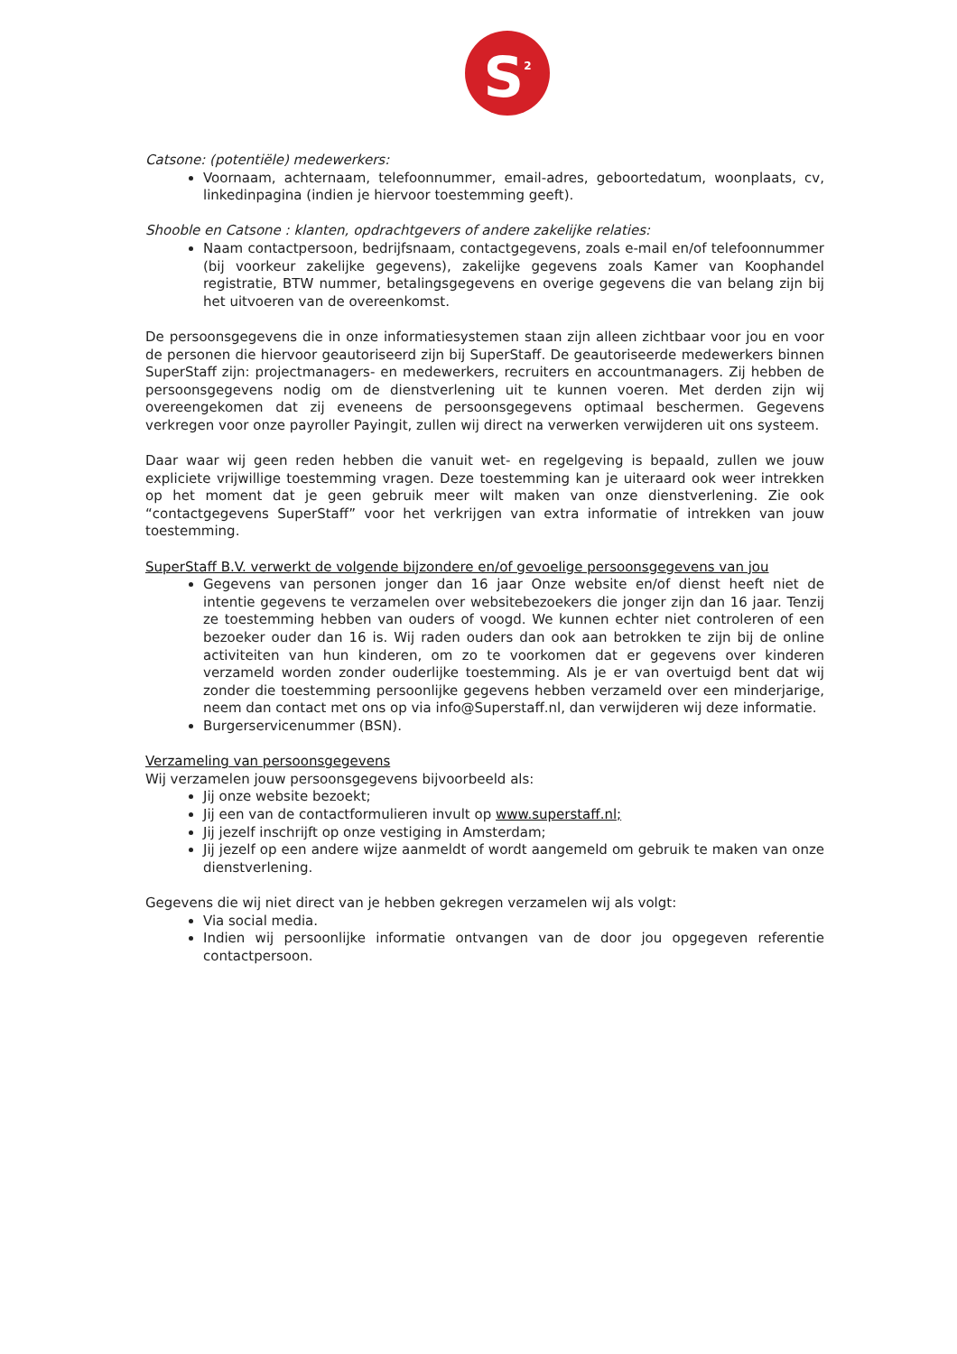S<sup>2</sup>
Catsone: (potentiële) medewerkers:
Voornaam, achternaam, telefoonnummer, email-adres, geboortedatum, woonplaats, cv, linkedinpagina (indien je hiervoor toestemming geeft).
Shooble en Catsone : klanten, opdrachtgevers of andere zakelijke relaties:
Naam contactpersoon, bedrijfsnaam, contactgegevens, zoals e-mail en/of telefoonnummer (bij voorkeur zakelijke gegevens), zakelijke gegevens zoals Kamer van Koophandel registratie, BTW nummer, betalingsgegevens en overige gegevens die van belang zijn bij het uitvoeren van de overeenkomst.
De persoonsgegevens die in onze informatiesystemen staan zijn alleen zichtbaar voor jou en voor de personen die hiervoor geautoriseerd zijn bij SuperStaff. De geautoriseerde medewerkers binnen SuperStaff zijn: projectmanagers- en medewerkers, recruiters en accountmanagers. Zij hebben de persoonsgegevens nodig om de dienstverlening uit te kunnen voeren. Met derden zijn wij overeengekomen dat zij eveneens de persoonsgegevens optimaal beschermen. Gegevens verkregen voor onze payroller Payingit, zullen wij direct na verwerken verwijderen uit ons systeem.
Daar waar wij geen reden hebben die vanuit wet- en regelgeving is bepaald, zullen we jouw expliciete vrijwillige toestemming vragen. Deze toestemming kan je uiteraard ook weer intrekken op het moment dat je geen gebruik meer wilt maken van onze dienstverlening. Zie ook “contactgegevens SuperStaff” voor het verkrijgen van extra informatie of intrekken van jouw toestemming.
SuperStaff B.V. verwerkt de volgende bijzondere en/of gevoelige persoonsgegevens van jou
Gegevens van personen jonger dan 16 jaar Onze website en/of dienst heeft niet de intentie gegevens te verzamelen over websitebezoekers die jonger zijn dan 16 jaar. Tenzij ze toestemming hebben van ouders of voogd. We kunnen echter niet controleren of een bezoeker ouder dan 16 is. Wij raden ouders dan ook aan betrokken te zijn bij de online activiteiten van hun kinderen, om zo te voorkomen dat er gegevens over kinderen verzameld worden zonder ouderlijke toestemming. Als je er van overtuigd bent dat wij zonder die toestemming persoonlijke gegevens hebben verzameld over een minderjarige, neem dan contact met ons op via info@Superstaff.nl, dan verwijderen wij deze informatie.
Burgerservicenummer (BSN).
Verzameling van persoonsgegevens
Wij verzamelen jouw persoonsgegevens bijvoorbeeld als:
Jij onze website bezoekt;
Jij een van de contactformulieren invult op www.superstaff.nl;
Jij jezelf inschrijft op onze vestiging in Amsterdam;
Jij jezelf op een andere wijze aanmeldt of wordt aangemeld om gebruik te maken van onze dienstverlening.
Gegevens die wij niet direct van je hebben gekregen verzamelen wij als volgt:
Via social media.
Indien wij persoonlijke informatie ontvangen van de door jou opgegeven referentie contactpersoon.